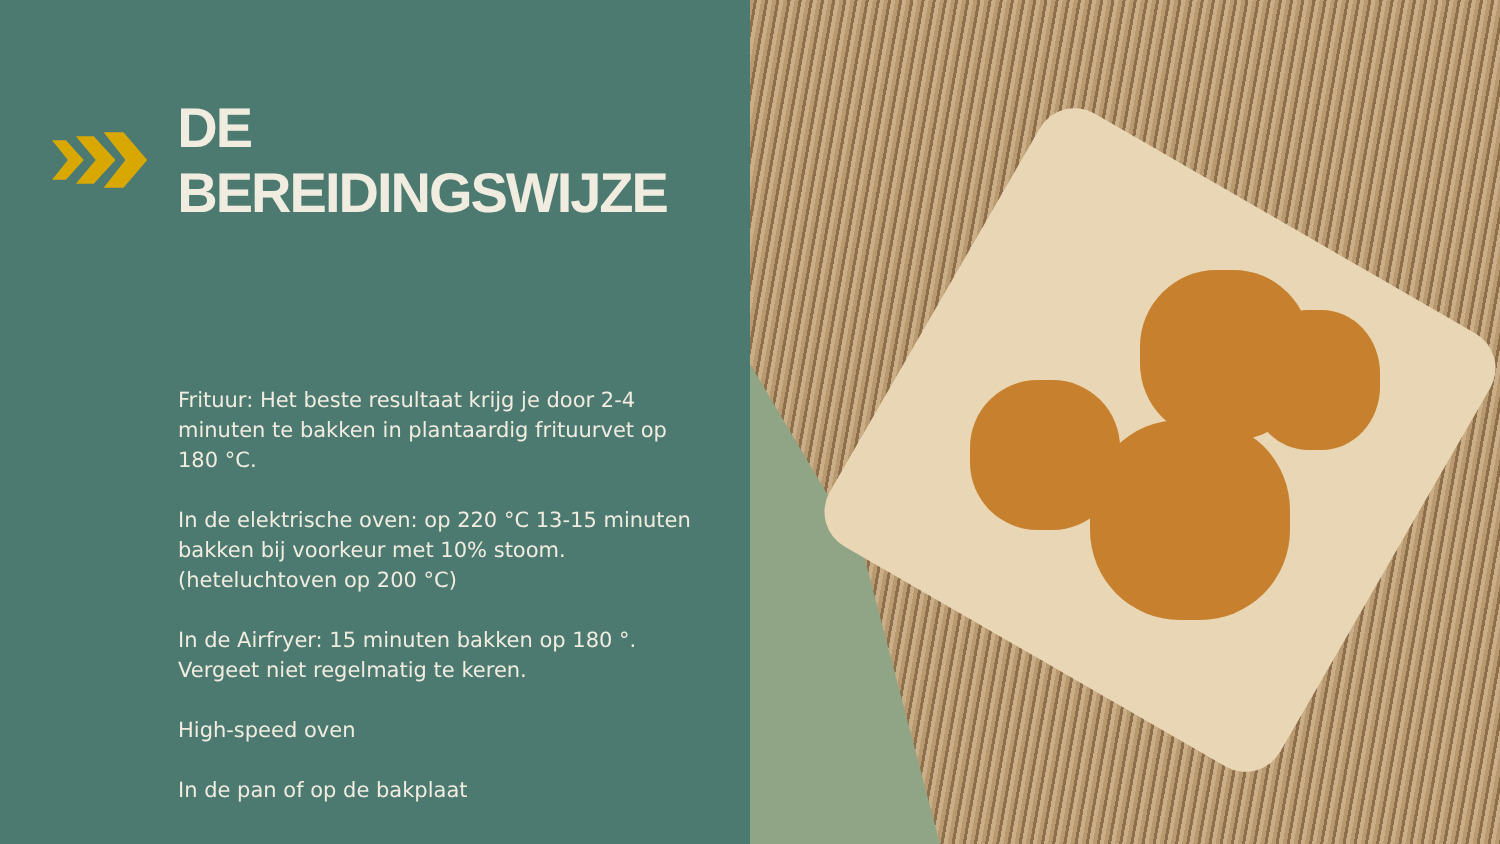DE BEREIDINGSWIJZE
Frituur: Het beste resultaat krijg je door 2-4 minuten te bakken in plantaardig frituurvet op 180 °C.
In de elektrische oven: op 220 °C 13-15 minuten bakken bij voorkeur met 10% stoom. (heteluchtoven op 200 °C)
In de Airfryer: 15 minuten bakken op 180 °. Vergeet niet regelmatig te keren.
High-speed oven
In de pan of op de bakplaat